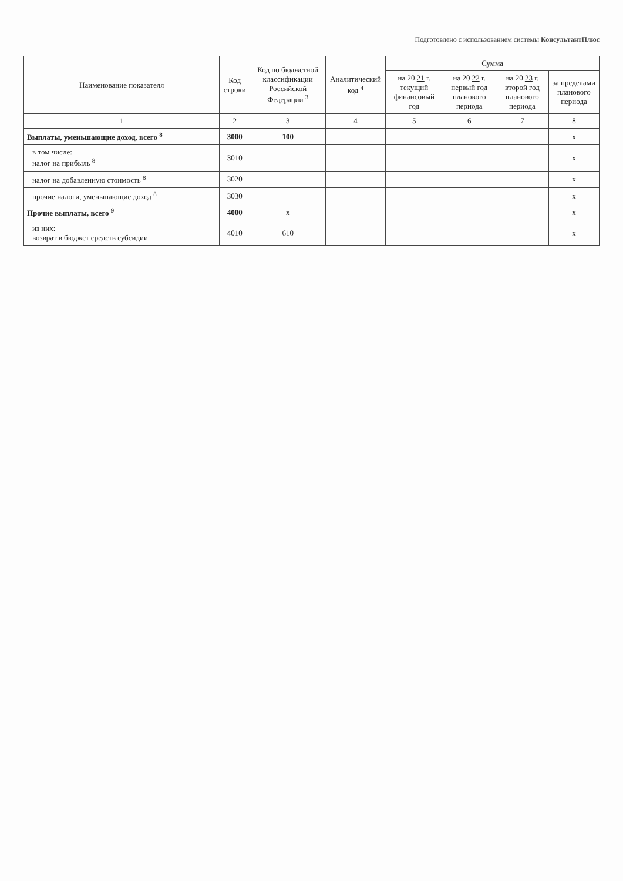Подготовлено с использованием системы КонсультантПлюс
| Наименование показателя | Код строки | Код по бюджетной классификации Российской Федерации <sup>3</sup> | Аналитический код <sup>4</sup> | Сумма | | | |
| --- | --- | --- | --- | --- | --- | --- | --- |
| | | | | на 20 21 г. текущий финансовый год | на 20 22 г. первый год планового периода | на 20 23 г. второй год планового периода | за пределами планового периода |
| 1 | 2 | 3 | 4 | 5 | 6 | 7 | 8 |
| Выплаты, уменьшающие доход, всего <sup>8</sup> | 3000 | 100 | | | | | x |
| в том числе: налог на прибыль <sup>8</sup> | 3010 | | | | | | x |
| налог на добавленную стоимость <sup>8</sup> | 3020 | | | | | | x |
| прочие налоги, уменьшающие доход <sup>8</sup> | 3030 | | | | | | x |
| Прочие выплаты, всего <sup>9</sup> | 4000 | x | | | | | x |
| из них: возврат в бюджет средств субсидии | 4010 | 610 | | | | | x |